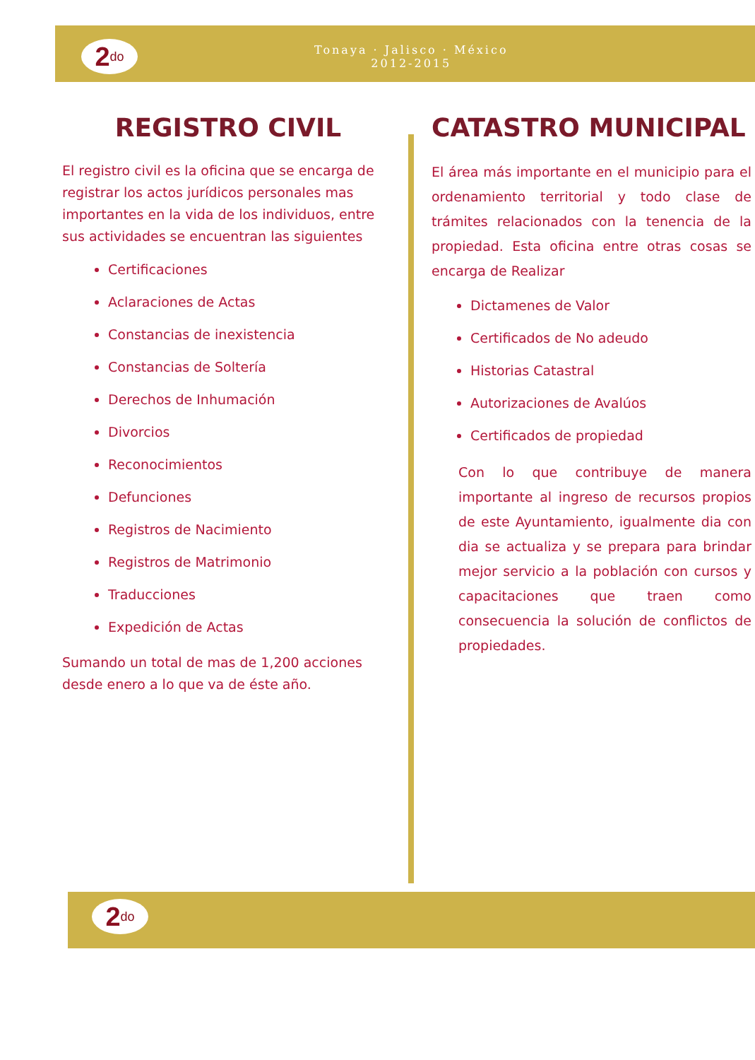2<sup>do</sup>
Tonaya · Jalisco · México
2012-2015
REGISTRO CIVIL
El registro civil es la oficina que se encarga de registrar los actos jurídicos personales mas importantes en la vida de los individuos, entre sus actividades se encuentran las siguientes
Certificaciones
Aclaraciones de Actas
Constancias de inexistencia
Constancias de Soltería
Derechos de Inhumación
Divorcios
Reconocimientos
Defunciones
Registros de Nacimiento
Registros de Matrimonio
Traducciones
Expedición de Actas
Sumando un total de mas de 1,200 acciones desde enero a lo que va de éste año.
CATASTRO MUNICIPAL
El área más importante en el municipio para el ordenamiento territorial y todo clase de trámites relacionados con la tenencia de la propiedad. Esta oficina entre otras cosas se encarga de Realizar
Dictamenes de Valor
Certificados de No adeudo
Historias Catastral
Autorizaciones de Avalúos
Certificados de propiedad
Con lo que contribuye de manera importante al ingreso de recursos propios de este Ayuntamiento, igualmente dia con dia se actualiza y se prepara para brindar mejor servicio a la población con cursos y capacitaciones que traen como consecuencia la solución de conflictos de propiedades.
2<sup>do</sup>